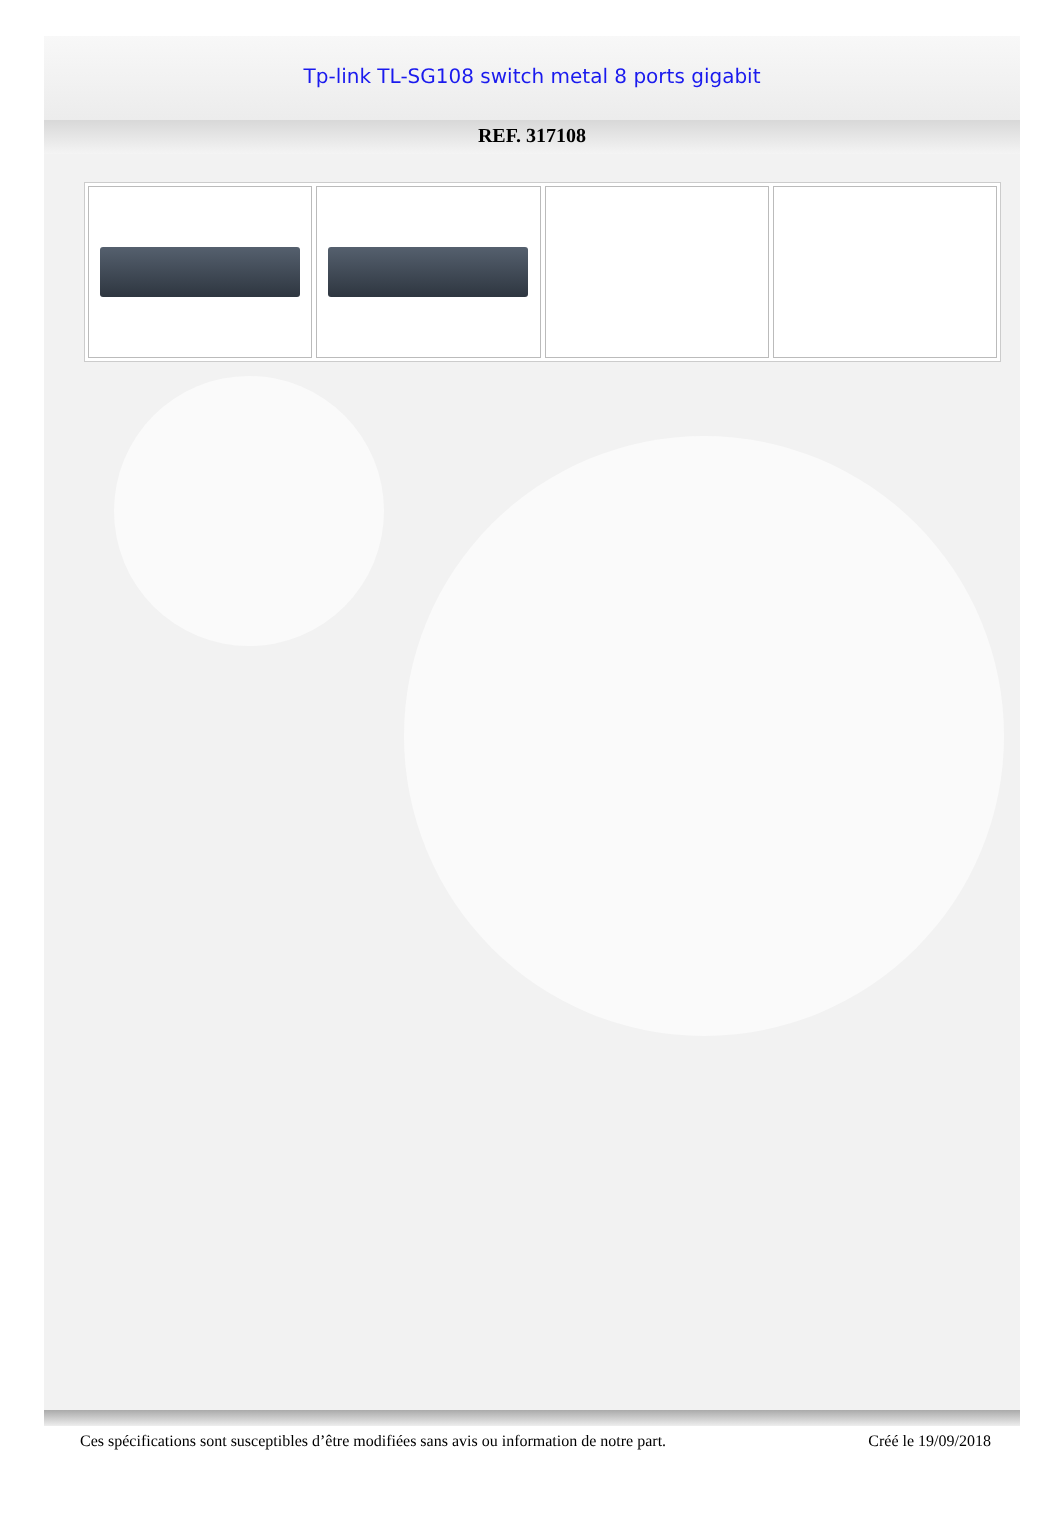Tp-link TL-SG108 switch metal 8 ports gigabit
REF. 317108
Ces spécifications sont susceptibles d’être modifiées sans avis ou information de notre part. Créé le 19/09/2018